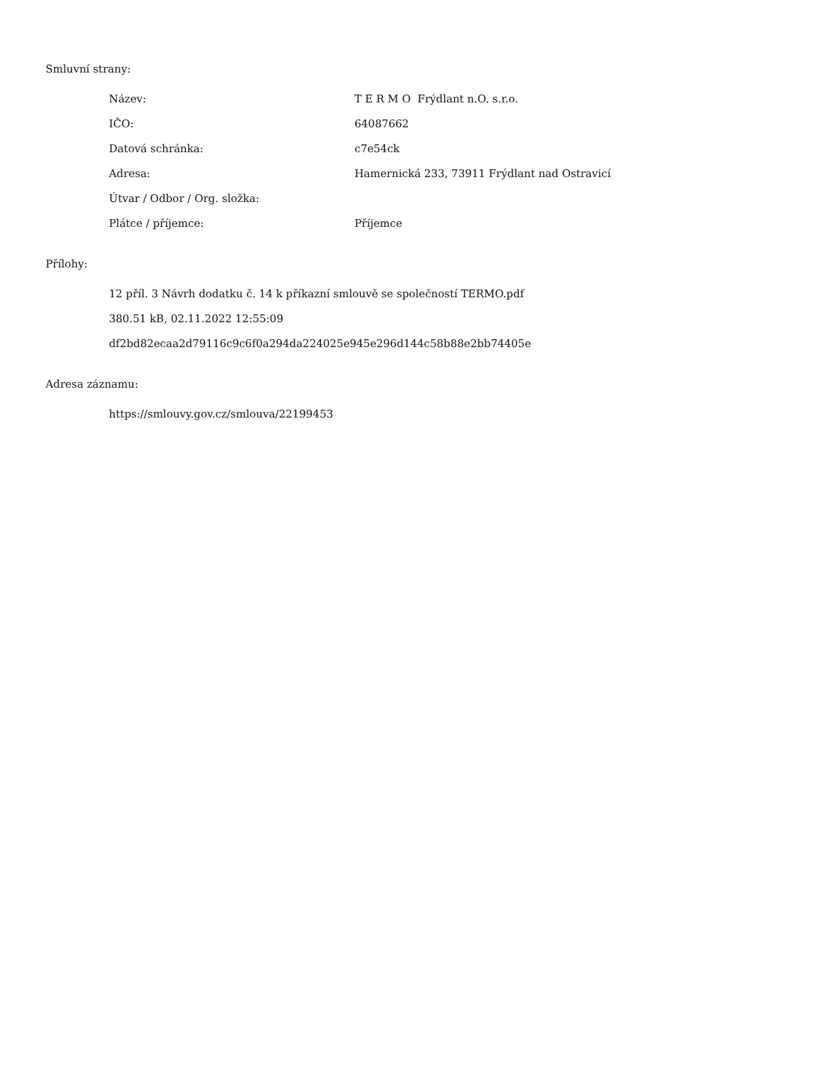Smluvní strany:
| Název: | T E R M O Frýdlant n.O. s.r.o. |
| IČO: | 64087662 |
| Datová schránka: | c7e54ck |
| Adresa: | Hamernická 233, 73911 Frýdlant nad Ostravicí |
| Útvar / Odbor / Org. složka: | |
| Plátce / příjemce: | Příjemce |
Přílohy:
12 příl. 3 Návrh dodatku č. 14 k příkazní smlouvě se společností TERMO.pdf
380.51 kB, 02.11.2022 12:55:09
df2bd82ecaa2d79116c9c6f0a294da224025e945e296d144c58b88e2bb74405e
Adresa záznamu:
https://smlouvy.gov.cz/smlouva/22199453